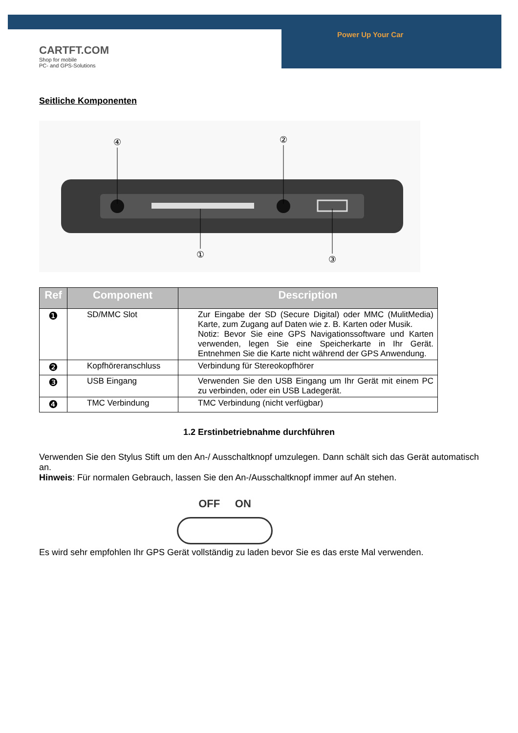CARTFT.COM
Shop for mobile
PC- and GPS-Solutions
Power Up Your Car
Seitliche Komponenten
④
②
①
③
| Ref | Component | Description |
| --- | --- | --- |
| ❶ | SD/MMC Slot | Zur Eingabe der SD (Secure Digital) oder MMC (MulitMedia) Karte, zum Zugang auf Daten wie z. B. Karten oder Musik. Notiz: Bevor Sie eine GPS Navigationssoftware und Karten verwenden, legen Sie eine Speicherkarte in Ihr Gerät. Entnehmen Sie die Karte nicht während der GPS Anwendung. |
| ❷ | Kopfhöreranschluss | Verbindung für Stereokopfhörer |
| ❸ | USB Eingang | Verwenden Sie den USB Eingang um Ihr Gerät mit einem PC zu verbinden, oder ein USB Ladegerät. |
| ❹ | TMC Verbindung | TMC Verbindung (nicht verfügbar) |
1.2 Erstinbetriebnahme durchführen
Verwenden Sie den Stylus Stift um den An-/ Ausschaltknopf umzulegen. Dann schält sich das Gerät automatisch an.
Hinweis: Für normalen Gebrauch, lassen Sie den An-/Ausschaltknopf immer auf An stehen.
OFF ON
Es wird sehr empfohlen Ihr GPS Gerät vollständig zu laden bevor Sie es das erste Mal verwenden.